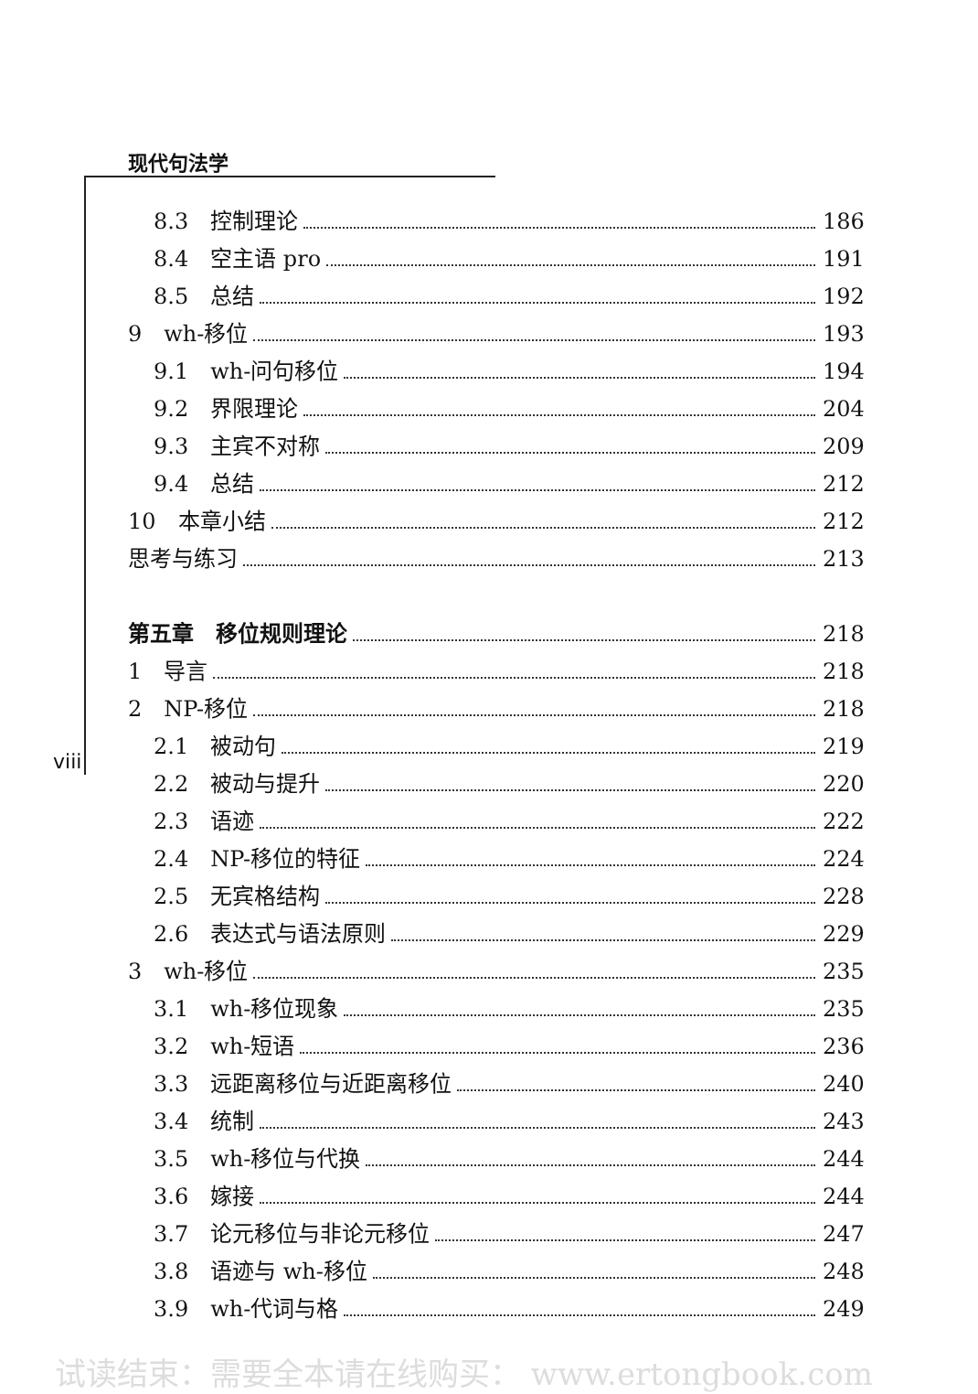现代句法学
viii
8.3　控制理论 186
8.4　空主语 pro 191
8.5　总结 192
9　wh-移位 193
9.1　wh-问句移位 194
9.2　界限理论 204
9.3　主宾不对称 209
9.4　总结 212
10　本章小结 212
思考与练习 213
第五章　移位规则理论 218
1　导言 218
2　NP-移位 218
2.1　被动句 219
2.2　被动与提升 220
2.3　语迹 222
2.4　NP-移位的特征 224
2.5　无宾格结构 228
2.6　表达式与语法原则 229
3　wh-移位 235
3.1　wh-移位现象 235
3.2　wh-短语 236
3.3　远距离移位与近距离移位 240
3.4　统制 243
3.5　wh-移位与代换 244
3.6　嫁接 244
3.7　论元移位与非论元移位 247
3.8　语迹与 wh-移位 248
3.9　wh-代词与格 249
试读结束：需要全本请在线购买： www.ertongbook.com